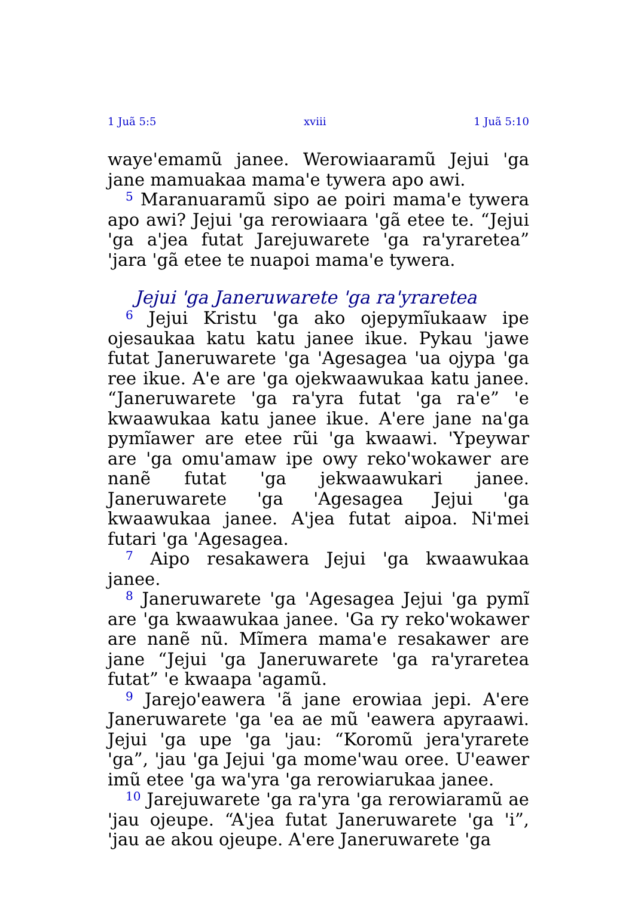1 Juã 5:5 xviii 1 Juã 5:10
waye'emamũ janee. Werowiaaramũ Jejui 'ga jane mamuakaa mama'e tywera apo awi.
<sup>5</sup> Maranuaramũ sipo ae poiri mama'e tywera apo awi? Jejui 'ga rerowiaara 'gã etee te. “Jejui 'ga a'jea futat Jarejuwarete 'ga ra'yraretea” 'jara 'gã etee te nuapoi mama'e tywera.
Jejui 'ga Janeruwarete 'ga ra'yraretea
<sup>6</sup> Jejui Kristu 'ga ako ojepymĩukaaw ipe ojesaukaa katu katu janee ikue. Pykau 'jawe futat Janeruwarete 'ga 'Agesagea 'ua ojypa 'ga ree ikue. A'e are 'ga ojekwaawukaa katu janee. “Janeruwarete 'ga ra'yra futat 'ga ra'e” 'e kwaawukaa katu janee ikue. A'ere jane na'ga pymĩawer are etee rũi 'ga kwaawi. 'Ypeywar are 'ga omu'amaw ipe owy reko'wokawer are nanẽ futat 'ga jekwaawukari janee. Janeruwarete 'ga 'Agesagea Jejui 'ga kwaawukaa janee. A'jea futat aipoa. Ni'mei futari 'ga 'Agesagea.
<sup>7</sup> Aipo resakawera Jejui 'ga kwaawukaa janee.
<sup>8</sup> Janeruwarete 'ga 'Agesagea Jejui 'ga pymĩ are 'ga kwaawukaa janee. 'Ga ry reko'wokawer are nanẽ nũ. Mĩmera mama'e resakawer are jane “Jejui 'ga Janeruwarete 'ga ra'yraretea futat” 'e kwaapa 'agamũ.
<sup>9</sup> Jarejo'eawera 'ã jane erowiaa jepi. A'ere Janeruwarete 'ga 'ea ae mũ 'eawera apyraawi. Jejui 'ga upe 'ga 'jau: “Koromũ jera'yrarete 'ga”, 'jau 'ga Jejui 'ga mome'wau oree. U'eawer imũ etee 'ga wa'yra 'ga rerowiarukaa janee.
<sup>10</sup> Jarejuwarete 'ga ra'yra 'ga rerowiaramũ ae 'jau ojeupe. “A'jea futat Janeruwarete 'ga 'i”, 'jau ae akou ojeupe. A'ere Janeruwarete 'ga